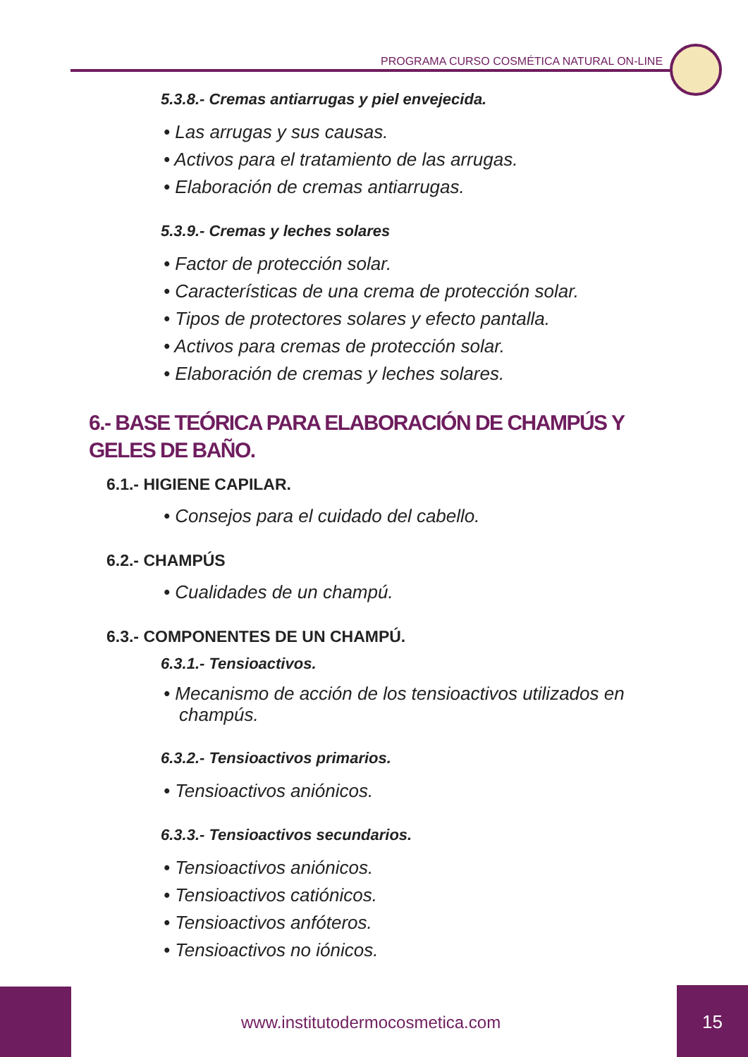PROGRAMA CURSO COSMÉTICA NATURAL ON-LINE
5.3.8.- Cremas antiarrugas y piel envejecida.
• Las arrugas y sus causas.
• Activos para el tratamiento de las arrugas.
• Elaboración de cremas antiarrugas.
5.3.9.- Cremas y leches solares
• Factor de protección solar.
• Características de una crema de protección solar.
• Tipos de protectores solares y efecto pantalla.
• Activos para cremas de protección solar.
• Elaboración de cremas y leches solares.
6.- BASE TEÓRICA PARA ELABORACIÓN DE CHAMPÚS Y GELES DE BAÑO.
6.1.- HIGIENE CAPILAR.
• Consejos para el cuidado del cabello.
6.2.- CHAMPÚS
• Cualidades de un champú.
6.3.- COMPONENTES DE UN CHAMPÚ.
6.3.1.- Tensioactivos.
• Mecanismo de acción de los tensioactivos utilizados en champús.
6.3.2.- Tensioactivos primarios.
• Tensioactivos aniónicos.
6.3.3.- Tensioactivos secundarios.
• Tensioactivos aniónicos.
• Tensioactivos catiónicos.
• Tensioactivos anfóteros.
• Tensioactivos no iónicos.
www.institutodermocosmetica.com
15